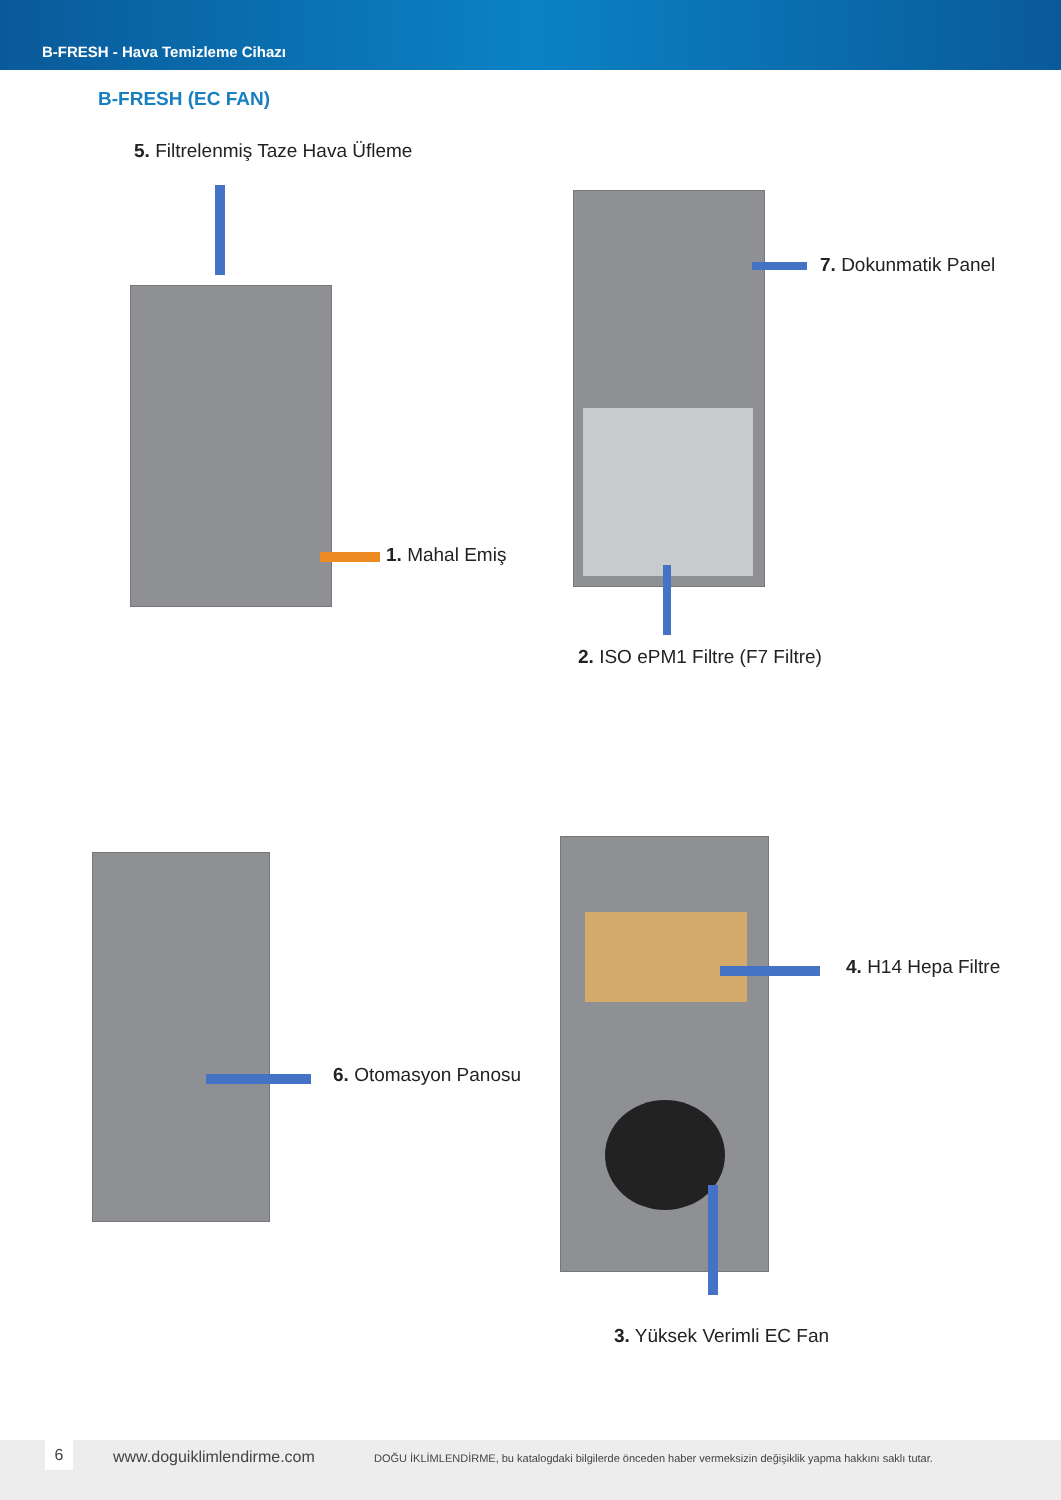B-FRESH - Hava Temizleme Cihazı
B-FRESH (EC FAN)
5. Filtrelenmiş Taze Hava Üfleme
1. Mahal Emiş
7. Dokunmatik Panel
2. ISO ePM1 Filtre (F7 Filtre)
6. Otomasyon Panosu
4. H14 Hepa Filtre
3. Yüksek Verimli EC Fan
6 www.doguiklimlendirme.com DOĞU İKLİMLENDİRME, bu katalogdaki bilgilerde önceden haber vermeksizin değişiklik yapma hakkını saklı tutar.